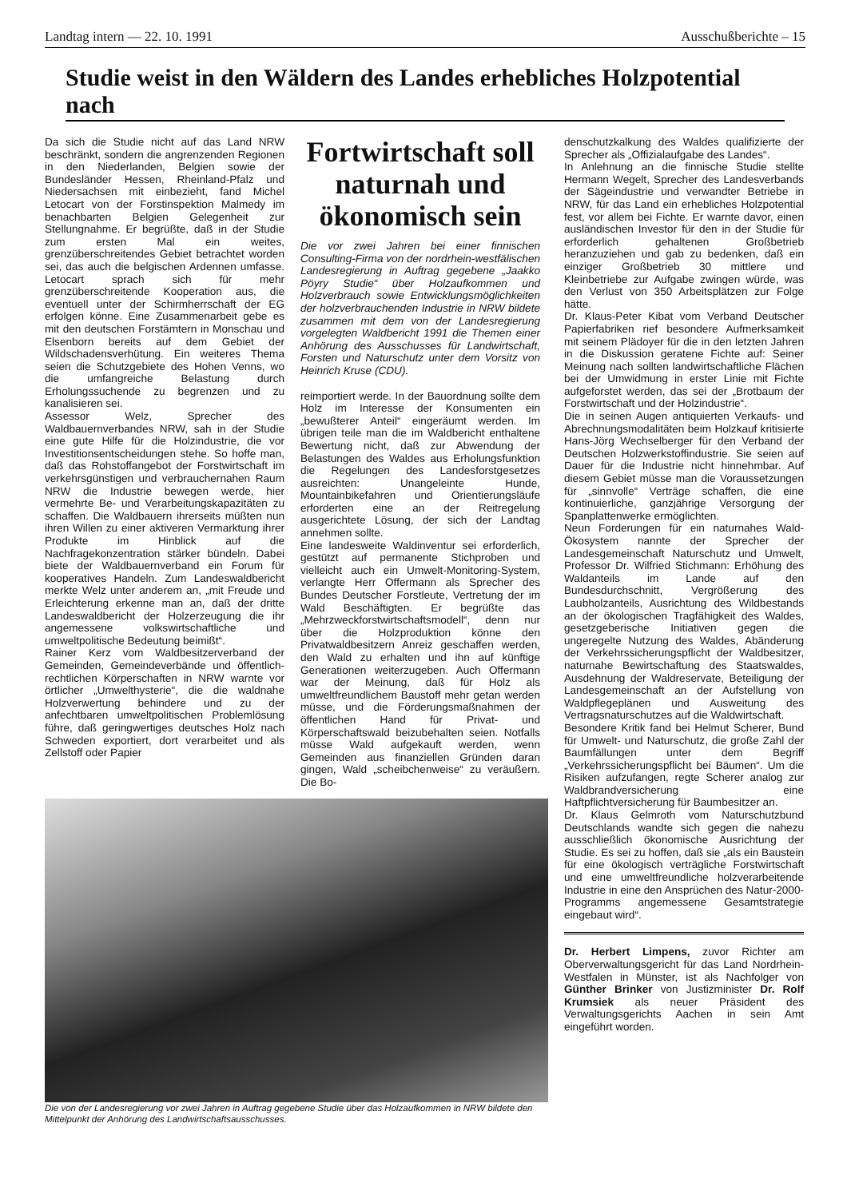Landtag intern — 22. 10. 1991 Ausschußberichte – 15
Studie weist in den Wäldern des Landes erhebliches Holzpotential nach
Da sich die Studie nicht auf das Land NRW beschränkt, sondern die angrenzenden Regionen in den Niederlanden, Belgien sowie der Bundesländer Hessen, Rheinland-Pfalz und Niedersachsen mit einbezieht, fand Michel Letocart von der Forstinspektion Malmedy im benachbarten Belgien Gelegenheit zur Stellungnahme. Er begrüßte, daß in der Studie zum ersten Mal ein weites, grenzüberschreitendes Gebiet betrachtet worden sei, das auch die belgischen Ardennen umfasse. Letocart sprach sich für mehr grenzüberschreitende Kooperation aus, die eventuell unter der Schirmherrschaft der EG erfolgen könne. Eine Zusammenarbeit gebe es mit den deutschen Forstämtern in Monschau und Elsenborn bereits auf dem Gebiet der Wildschadensverhütung. Ein weiteres Thema seien die Schutzgebiete des Hohen Venns, wo die umfangreiche Belastung durch Erholungssuchende zu begrenzen und zu kanalisieren sei.
Assessor Welz, Sprecher des Waldbauernverbandes NRW, sah in der Studie eine gute Hilfe für die Holzindustrie, die vor Investitionsentscheidungen stehe. So hoffe man, daß das Rohstoffangebot der Forstwirtschaft im verkehrsgünstigen und verbrauchernahen Raum NRW die Industrie bewegen werde, hier vermehrte Be- und Verarbeitungskapazitäten zu schaffen. Die Waldbauern ihrerseits müßten nun ihren Willen zu einer aktiveren Vermarktung ihrer Produkte im Hinblick auf die Nachfragekonzentration stärker bündeln. Dabei biete der Waldbauernverband ein Forum für kooperatives Handeln. Zum Landeswaldbericht merkte Welz unter anderem an, „mit Freude und Erleichterung erkenne man an, daß der dritte Landeswaldbericht der Holzerzeugung die ihr angemessene volkswirtschaftliche und umweltpolitische Bedeutung beimißt“.
Rainer Kerz vom Waldbesitzerverband der Gemeinden, Gemeindeverbände und öffentlich-rechtlichen Körperschaften in NRW warnte vor örtlicher „Umwelthysterie“, die die waldnahe Holzverwertung behindere und zu der anfechtbaren umweltpolitischen Problemlösung führe, daß geringwertiges deutsches Holz nach Schweden exportiert, dort verarbeitet und als Zellstoff oder Papier
Fortwirtschaft soll naturnah und ökonomisch sein
Die vor zwei Jahren bei einer finnischen Consulting-Firma von der nordrhein-westfälischen Landesregierung in Auftrag gegebene „Jaakko Pöyry Studie“ über Holzaufkommen und Holzverbrauch sowie Entwicklungsmöglichkeiten der holzverbrauchenden Industrie in NRW bildete zusammen mit dem von der Landesregierung vorgelegten Waldbericht 1991 die Themen einer Anhörung des Ausschusses für Landwirtschaft, Forsten und Naturschutz unter dem Vorsitz von Heinrich Kruse (CDU).
reimportiert werde. In der Bauordnung sollte dem Holz im Interesse der Konsumenten ein „bewußterer Anteil“ eingeräumt werden. Im übrigen teile man die im Waldbericht enthaltene Bewertung nicht, daß zur Abwendung der Belastungen des Waldes aus Erholungsfunktion die Regelungen des Landesforstgesetzes ausreichten: Unangeleinte Hunde, Mountainbikefahren und Orientierungsläufe erforderten eine an der Reitregelung ausgerichtete Lösung, der sich der Landtag annehmen sollte.
Eine landesweite Waldinventur sei erforderlich, gestützt auf permanente Stichproben und vielleicht auch ein Umwelt-Monitoring-System, verlangte Herr Offermann als Sprecher des Bundes Deutscher Forstleute, Vertretung der im Wald Beschäftigten. Er begrüßte das „Mehrzweckforstwirtschaftsmodell“, denn nur über die Holzproduktion könne den Privatwaldbesitzern Anreiz geschaffen werden, den Wald zu erhalten und ihn auf künftige Generationen weiterzugeben. Auch Offermann war der Meinung, daß für Holz als umweltfreundlichem Baustoff mehr getan werden müsse, und die Förderungsmaßnahmen der öffentlichen Hand für Privat- und Körperschaftswald beizubehalten seien. Notfalls müsse Wald aufgekauft werden, wenn Gemeinden aus finanziellen Gründen daran gingen, Wald „scheibchenweise“ zu veräußern. Die Bo-
Die von der Landesregierung vor zwei Jahren in Auftrag gegebene Studie über das Holzaufkommen in NRW bildete den Mittelpunkt der Anhörung des Landwirtschaftsausschusses.
denschutzkalkung des Waldes qualifizierte der Sprecher als „Offizialaufgabe des Landes“.
In Anlehnung an die finnische Studie stellte Hermann Wegelt, Sprecher des Landesverbands der Sägeindustrie und verwandter Betriebe in NRW, für das Land ein erhebliches Holzpotential fest, vor allem bei Fichte. Er warnte davor, einen ausländischen Investor für den in der Studie für erforderlich gehaltenen Großbetrieb heranzuziehen und gab zu bedenken, daß ein einziger Großbetrieb 30 mittlere und Kleinbetriebe zur Aufgabe zwingen würde, was den Verlust von 350 Arbeitsplätzen zur Folge hätte.
Dr. Klaus-Peter Kibat vom Verband Deutscher Papierfabriken rief besondere Aufmerksamkeit mit seinem Plädoyer für die in den letzten Jahren in die Diskussion geratene Fichte auf: Seiner Meinung nach sollten landwirtschaftliche Flächen bei der Umwidmung in erster Linie mit Fichte aufgeforstet werden, das sei der „Brotbaum der Forstwirtschaft und der Holzindustrie“.
Die in seinen Augen antiquierten Verkaufs- und Abrechnungsmodalitäten beim Holzkauf kritisierte Hans-Jörg Wechselberger für den Verband der Deutschen Holzwerkstoffindustrie. Sie seien auf Dauer für die Industrie nicht hinnehmbar. Auf diesem Gebiet müsse man die Voraussetzungen für „sinnvolle“ Verträge schaffen, die eine kontinuierliche, ganzjährige Versorgung der Spanplattenwerke ermöglichten.
Neun Forderungen für ein naturnahes Wald-Ökosystem nannte der Sprecher der Landesgemeinschaft Naturschutz und Umwelt, Professor Dr. Wilfried Stichmann: Erhöhung des Waldanteils im Lande auf den Bundesdurchschnitt, Vergrößerung des Laubholzanteils, Ausrichtung des Wildbestands an der ökologischen Tragfähigkeit des Waldes, gesetzgeberische Initiativen gegen die ungeregelte Nutzung des Waldes, Abänderung der Verkehrssicherungspflicht der Waldbesitzer, naturnahe Bewirtschaftung des Staatswaldes, Ausdehnung der Waldreservate, Beteiligung der Landesgemeinschaft an der Aufstellung von Waldpflegeplänen und Ausweitung des Vertragsnaturschutzes auf die Waldwirtschaft.
Besondere Kritik fand bei Helmut Scherer, Bund für Umwelt- und Naturschutz, die große Zahl der Baumfällungen unter dem Begriff „Verkehrssicherungspflicht bei Bäumen“. Um die Risiken aufzufangen, regte Scherer analog zur Waldbrandversicherung eine Haftpflichtversicherung für Baumbesitzer an.
Dr. Klaus Gelmroth vom Naturschutzbund Deutschlands wandte sich gegen die nahezu ausschließlich ökonomische Ausrichtung der Studie. Es sei zu hoffen, daß sie „als ein Baustein für eine ökologisch verträgliche Forstwirtschaft und eine umweltfreundliche holzverarbeitende Industrie in eine den Ansprüchen des Natur-2000-Programms angemessene Gesamtstrategie eingebaut wird“.
Dr. Herbert Limpens, zuvor Richter am Oberverwaltungsgericht für das Land Nordrhein-Westfalen in Münster, ist als Nachfolger von Günther Brinker von Justizminister Dr. Rolf Krumsiek als neuer Präsident des Verwaltungsgerichts Aachen in sein Amt eingeführt worden.